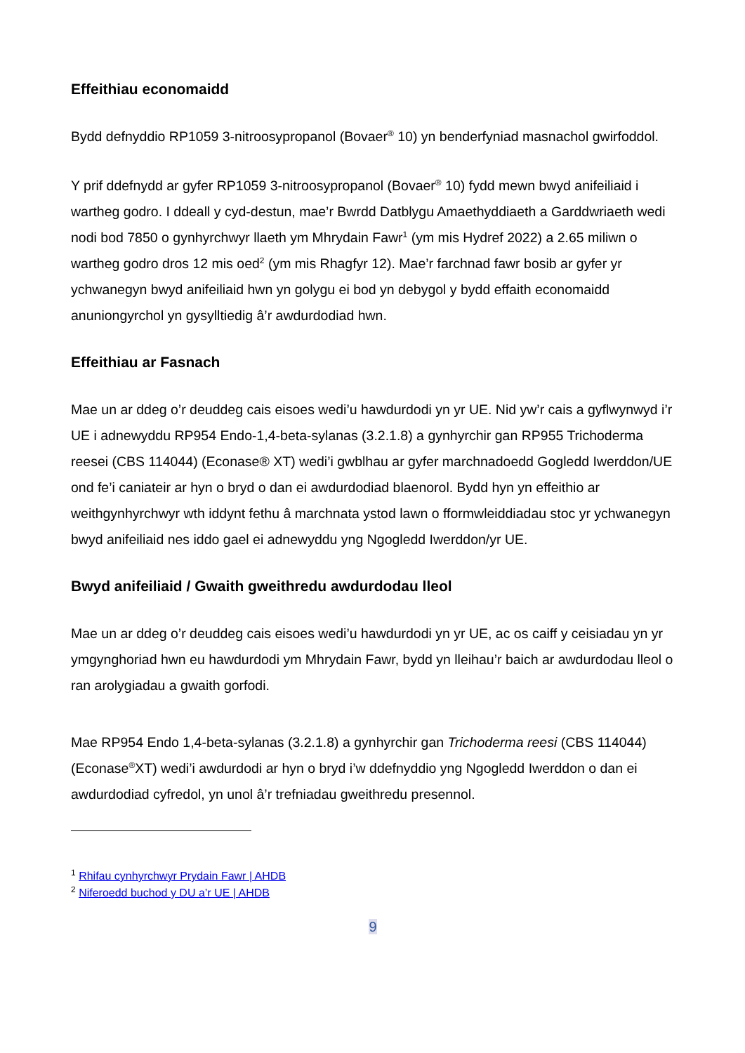Effeithiau economaidd
Bydd defnyddio RP1059 3-nitroosypropanol (Bovaer<sup>®</sup> 10) yn benderfyniad masnachol gwirfoddol.
Y prif ddefnydd ar gyfer RP1059 3-nitroosypropanol (Bovaer<sup>®</sup> 10) fydd mewn bwyd anifeiliaid i wartheg godro. I ddeall y cyd-destun, mae’r Bwrdd Datblygu Amaethyddiaeth a Garddwriaeth wedi nodi bod 7850 o gynhyrchwyr llaeth ym Mhrydain Fawr<sup>1</sup> (ym mis Hydref 2022) a 2.65 miliwn o wartheg godro dros 12 mis oed<sup>2</sup> (ym mis Rhagfyr 12). Mae’r farchnad fawr bosib ar gyfer yr ychwanegyn bwyd anifeiliaid hwn yn golygu ei bod yn debygol y bydd effaith economaidd anuniongyrchol yn gysylltiedig â’r awdurdodiad hwn.
Effeithiau ar Fasnach
Mae un ar ddeg o’r deuddeg cais eisoes wedi’u hawdurdodi yn yr UE. Nid yw’r cais a gyflwynwyd i’r UE i adnewyddu RP954 Endo-1,4-beta-sylanas (3.2.1.8) a gynhyrchir gan RP955 Trichoderma reesei (CBS 114044) (Econase® XT) wedi’i gwblhau ar gyfer marchnadoedd Gogledd Iwerddon/UE ond fe’i caniateir ar hyn o bryd o dan ei awdurdodiad blaenorol. Bydd hyn yn effeithio ar weithgynhyrchwyr wth iddynt fethu â marchnata ystod lawn o fformwleiddiadau stoc yr ychwanegyn bwyd anifeiliaid nes iddo gael ei adnewyddu yng Ngogledd Iwerddon/yr UE.
Bwyd anifeiliaid / Gwaith gweithredu awdurdodau lleol
Mae un ar ddeg o’r deuddeg cais eisoes wedi’u hawdurdodi yn yr UE, ac os caiff y ceisiadau yn yr ymgynghoriad hwn eu hawdurdodi ym Mhrydain Fawr, bydd yn lleihau’r baich ar awdurdodau lleol o ran arolygiadau a gwaith gorfodi.
Mae RP954 Endo 1,4-beta-sylanas (3.2.1.8) a gynhyrchir gan Trichoderma reesi (CBS 114044) (Econase<sup>®</sup>XT) wedi’i awdurdodi ar hyn o bryd i’w ddefnyddio yng Ngogledd Iwerddon o dan ei awdurdodiad cyfredol, yn unol â’r trefniadau gweithredu presennol.
<sup>1</sup> Rhifau cynhyrchwyr Prydain Fawr | AHDB
<sup>2</sup> Niferoedd buchod y DU a’r UE | AHDB
9